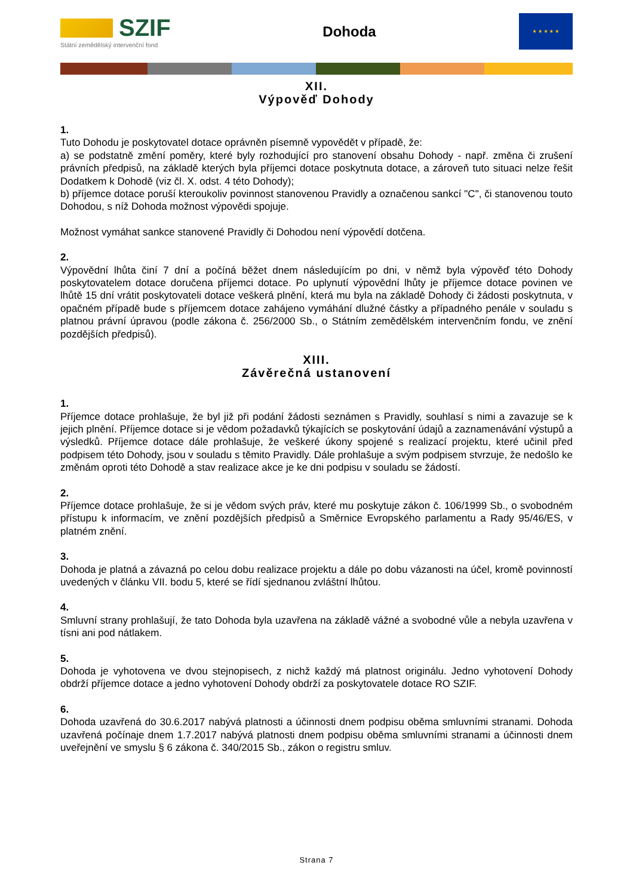SZIF
Státní zemědělský intervenční fond
Dohoda
★ ★ ★ ★ ★
XII.
Výpověď Dohody
1.
Tuto Dohodu je poskytovatel dotace oprávněn písemně vypovědět v případě, že:
a) se podstatně změní poměry, které byly rozhodující pro stanovení obsahu Dohody - např. změna či zrušení právních předpisů, na základě kterých byla příjemci dotace poskytnuta dotace, a zároveň tuto situaci nelze řešit Dodatkem k Dohodě (viz čl. X. odst. 4 této Dohody);
b) příjemce dotace poruší kteroukoliv povinnost stanovenou Pravidly a označenou sankcí "C", či stanovenou touto Dohodou, s níž Dohoda možnost výpovědi spojuje.
Možnost vymáhat sankce stanovené Pravidly či Dohodou není výpovědí dotčena.
2.
Výpovědní lhůta činí 7 dní a počíná běžet dnem následujícím po dni, v němž byla výpověď této Dohody poskytovatelem dotace doručena příjemci dotace. Po uplynutí výpovědní lhůty je příjemce dotace povinen ve lhůtě 15 dní vrátit poskytovateli dotace veškerá plnění, která mu byla na základě Dohody či žádosti poskytnuta, v opačném případě bude s příjemcem dotace zahájeno vymáhání dlužné částky a případného penále v souladu s platnou právní úpravou (podle zákona č. 256/2000 Sb., o Státním zemědělském intervenčním fondu, ve znění pozdějších předpisů).
XIII.
Závěrečná ustanovení
1.
Příjemce dotace prohlašuje, že byl již při podání žádosti seznámen s Pravidly, souhlasí s nimi a zavazuje se k jejich plnění. Příjemce dotace si je vědom požadavků týkajících se poskytování údajů a zaznamenávání výstupů a výsledků. Příjemce dotace dále prohlašuje, že veškeré úkony spojené s realizací projektu, které učinil před podpisem této Dohody, jsou v souladu s těmito Pravidly. Dále prohlašuje a svým podpisem stvrzuje, že nedošlo ke změnám oproti této Dohodě a stav realizace akce je ke dni podpisu v souladu se žádostí.
2.
Příjemce dotace prohlašuje, že si je vědom svých práv, které mu poskytuje zákon č. 106/1999 Sb., o svobodném přístupu k informacím, ve znění pozdějších předpisů a Směrnice Evropského parlamentu a Rady 95/46/ES, v platném znění.
3.
Dohoda je platná a závazná po celou dobu realizace projektu a dále po dobu vázanosti na účel, kromě povinností uvedených v článku VII. bodu 5, které se řídí sjednanou zvláštní lhůtou.
4.
Smluvní strany prohlašují, že tato Dohoda byla uzavřena na základě vážné a svobodné vůle a nebyla uzavřena v tísni ani pod nátlakem.
5.
Dohoda je vyhotovena ve dvou stejnopisech, z nichž každý má platnost originálu. Jedno vyhotovení Dohody obdrží příjemce dotace a jedno vyhotovení Dohody obdrží za poskytovatele dotace RO SZIF.
6.
Dohoda uzavřená do 30.6.2017 nabývá platnosti a účinnosti dnem podpisu oběma smluvními stranami. Dohoda uzavřená počínaje dnem 1.7.2017 nabývá platnosti dnem podpisu oběma smluvními stranami a účinnosti dnem uveřejnění ve smyslu § 6 zákona č. 340/2015 Sb., zákon o registru smluv.
Strana 7